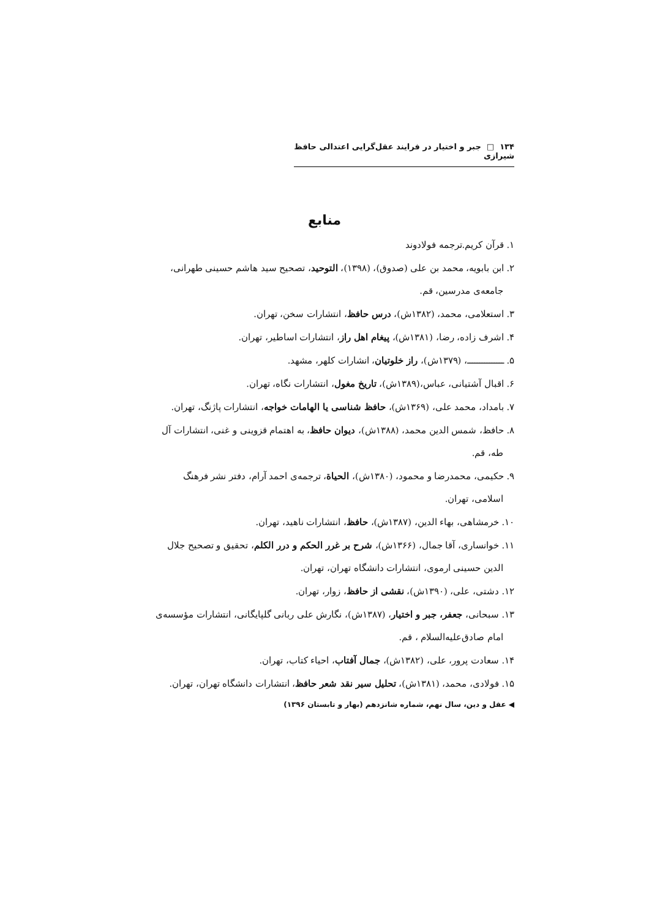۱۳۴ □ جبر و اختیار در فرایند عقل‌گرایی اعتدالی حافظ شیرازی
منابع
۱. قرآن کریم.ترجمه فولادوند
۲. ابن بابویه، محمد بن علی (صدوق)، (۱۳۹۸)، التوحید، تصحیح سید هاشم حسینی طهرانی،
جامعه‌ی مدرسین، قم.
۳. استعلامی، محمد، (۱۳۸۲ش)، درس حافظ، انتشارات سخن، تهران.
۴. اشرف زاده، رضا، (۱۳۸۱ش)، پیغام اهل راز، انتشارات اساطیر، تهران.
۵. ـــــــــــــــ، (۱۳۷۹ش)، راز خلوتیان، انشارات کلهر، مشهد.
۶. اقبال آشتیانی، عباس،(۱۳۸۹ش)، تاریخ مغول، انتشارات نگاه، تهران.
۷. بامداد، محمد علی، (۱۳۶۹ش)، حافظ شناسی یا الهامات خواجه، انتشارات پاژنگ، تهران.
۸. حافظ، شمس الدین محمد، (۱۳۸۸ش)، دیوان حافظ، به اهتمام قزوینی و غنی، انتشارات آل
طه، قم.
۹. حکیمی، محمدرضا و محمود، (۱۳۸۰ش)، الحیاة، ترجمه‌ی احمد آرام، دفتر نشر فرهنگ
اسلامی، تهران.
۱۰. خرمشاهی، بهاء الدین، (۱۳۸۷ش)، حافظ، انتشارات ناهید، تهران.
۱۱. خوانساری، آقا جمال، (۱۳۶۶ش)، شرح بر غرر الحکم و درر الکلم، تحقیق و تصحیح جلال
الدین حسینی ارموی، انتشارات دانشگاه تهران، تهران.
۱۲. دشتی، علی، (۱۳۹۰ش)، نقشی از حافظ، زوار، تهران.
۱۳. سبحانی، جعفر، جبر و اختیار، (۱۳۸۷ش)، نگارش علی ربانی گلپایگانی، انتشارات مؤسسه‌ی
امام صادق‌علیه‌السلام ، قم.
۱۴. سعادت پرور، علی، (۱۳۸۲ش)، جمال آفتاب، احیاء کتاب، تهران.
۱۵. فولادی، محمد، (۱۳۸۱ش)، تحلیل سیر نقد شعر حافظ، انتشارات دانشگاه تهران، تهران.
◀ عقل و دین، سال نهم، شماره شانزدهم (بهار و تابستان ۱۳۹۶)